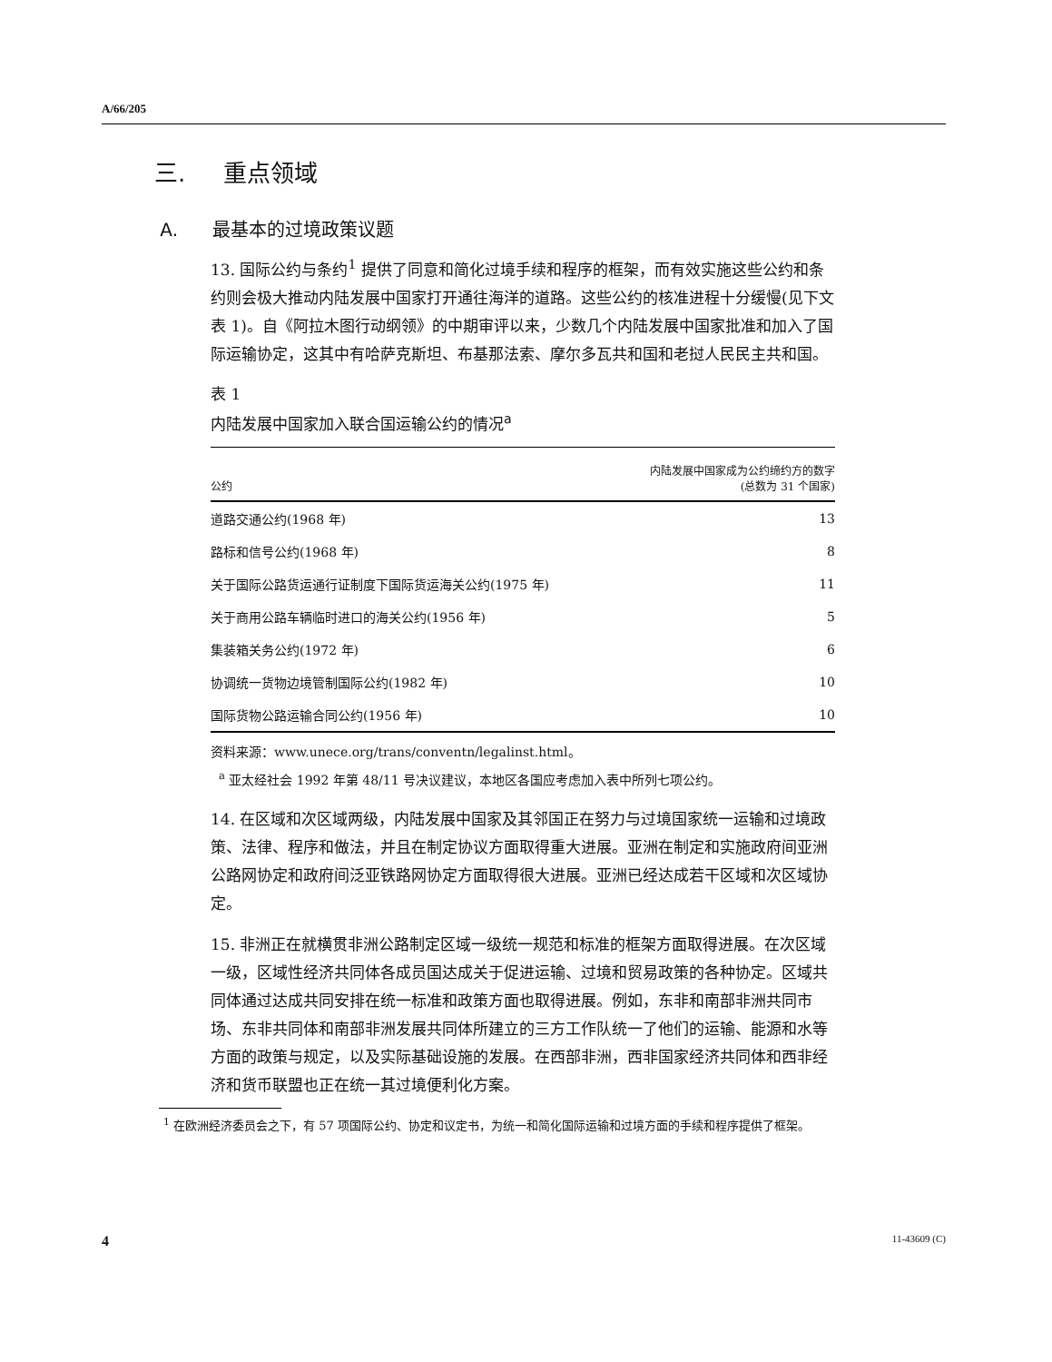A/66/205
三. 重点领域
A. 最基本的过境政策议题
13. 国际公约与条约<sup>1</sup> 提供了同意和简化过境手续和程序的框架，而有效实施这些公约和条约则会极大推动内陆发展中国家打开通往海洋的道路。这些公约的核准进程十分缓慢(见下文表 1)。自《阿拉木图行动纲领》的中期审评以来，少数几个内陆发展中国家批准和加入了国际运输协定，这其中有哈萨克斯坦、布基那法索、摩尔多瓦共和国和老挝人民民主共和国。
表 1
内陆发展中国家加入联合国运输公约的情况<sup>a</sup>
| 公约 | 内陆发展中国家成为公约缔约方的数字 (总数为 31 个国家) |
| --- | --- |
| 道路交通公约(1968 年) | 13 |
| 路标和信号公约(1968 年) | 8 |
| 关于国际公路货运通行证制度下国际货运海关公约(1975 年) | 11 |
| 关于商用公路车辆临时进口的海关公约(1956 年) | 5 |
| 集装箱关务公约(1972 年) | 6 |
| 协调统一货物边境管制国际公约(1982 年) | 10 |
| 国际货物公路运输合同公约(1956 年) | 10 |
资料来源：www.unece.org/trans/conventn/legalinst.html。
<sup>a</sup> 亚太经社会 1992 年第 48/11 号决议建议，本地区各国应考虑加入表中所列七项公约。
14. 在区域和次区域两级，内陆发展中国家及其邻国正在努力与过境国家统一运输和过境政策、法律、程序和做法，并且在制定协议方面取得重大进展。亚洲在制定和实施政府间亚洲公路网协定和政府间泛亚铁路网协定方面取得很大进展。亚洲已经达成若干区域和次区域协定。
15. 非洲正在就横贯非洲公路制定区域一级统一规范和标准的框架方面取得进展。在次区域一级，区域性经济共同体各成员国达成关于促进运输、过境和贸易政策的各种协定。区域共同体通过达成共同安排在统一标准和政策方面也取得进展。例如，东非和南部非洲共同市场、东非共同体和南部非洲发展共同体所建立的三方工作队统一了他们的运输、能源和水等方面的政策与规定，以及实际基础设施的发展。在西部非洲，西非国家经济共同体和西非经济和货币联盟也正在统一其过境便利化方案。
<sup>1</sup> 在欧洲经济委员会之下，有 57 项国际公约、协定和议定书，为统一和简化国际运输和过境方面的手续和程序提供了框架。
4 11-43609 (C)